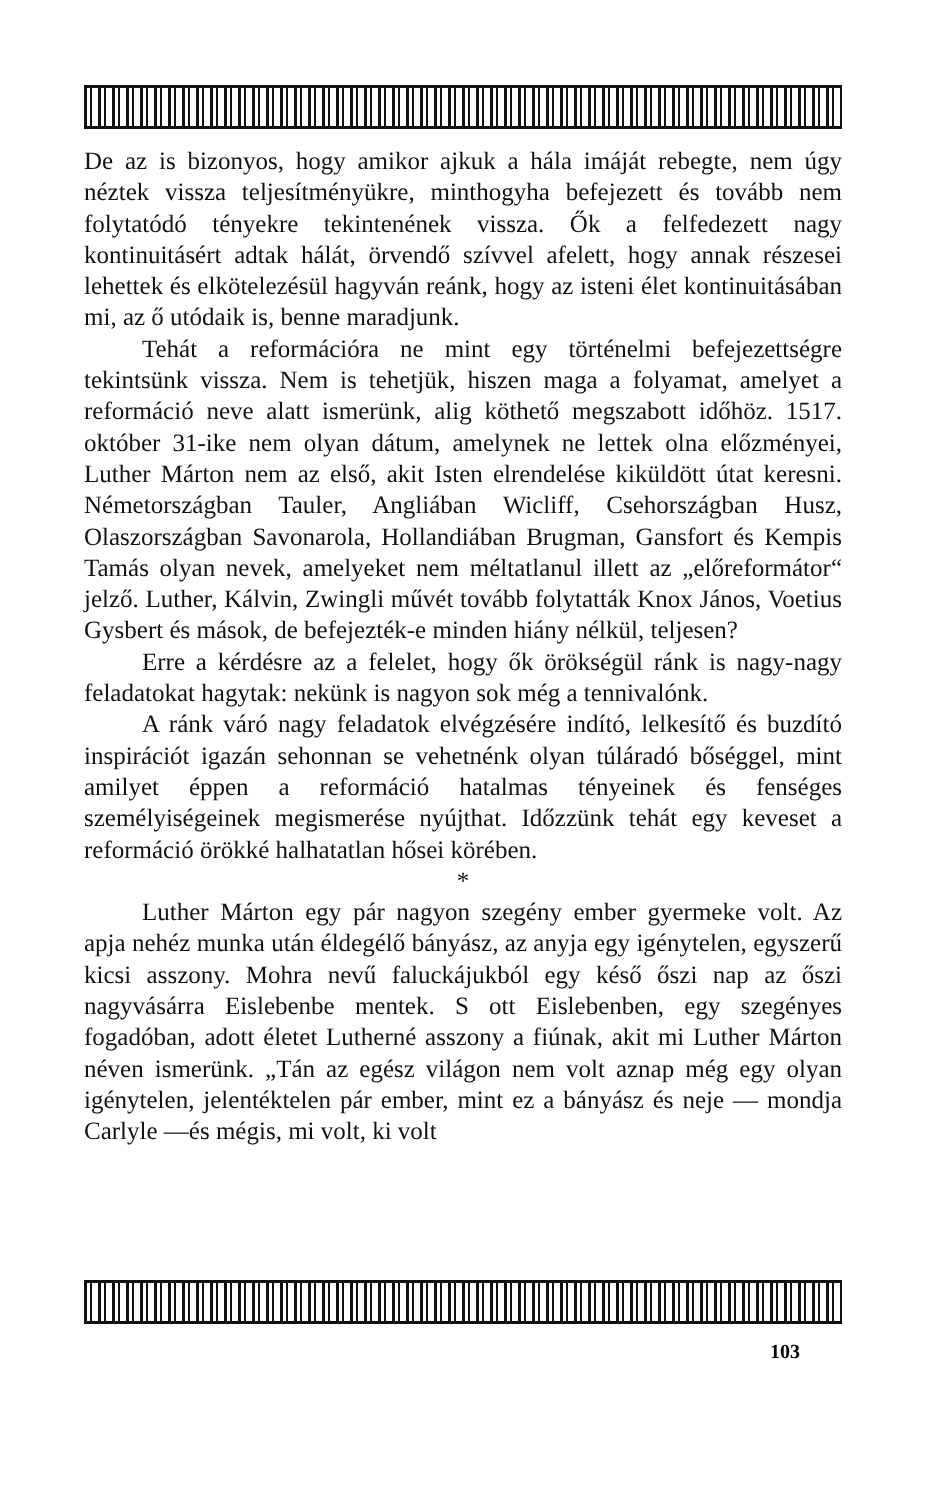De az is bizonyos, hogy amikor ajkuk a hála imáját rebegte, nem úgy néztek vissza teljesítményükre, minthogyha befejezett és tovább nem folytatódó tényekre tekintenének vissza. Ők a felfedezett nagy kontinuitásért adtak hálát, örvendő szívvel afelett, hogy annak részesei lehettek és elkötelezésül hagyván reánk, hogy az isteni élet kontinuitásában mi, az ő utódaik is, benne maradjunk.
Tehát a reformációra ne mint egy történelmi befejezettségre tekintsünk vissza. Nem is tehetjük, hiszen maga a folyamat, amelyet a reformáció neve alatt ismerünk, alig köthető megszabott időhöz. 1517. október 31-ike nem olyan dátum, amelynek ne lettek olna előzményei, Luther Márton nem az első, akit Isten elrendelése kiküldött útat keresni. Németországban Tauler, Angliában Wicliff, Csehországban Husz, Olaszországban Savonarola, Hollandiában Brugman, Gansfort és Kempis Tamás olyan nevek, amelyeket nem méltatlanul illett az „előreformátor“ jelző. Luther, Kálvin, Zwingli művét tovább folytatták Knox János, Voetius Gysbert és mások, de befejezték-e minden hiány nélkül, teljesen?
Erre a kérdésre az a felelet, hogy ők örökségül ránk is nagy-nagy feladatokat hagytak: nekünk is nagyon sok még a tennivalónk.
A ránk váró nagy feladatok elvégzésére indító, lelkesítő és buzdító inspirációt igazán sehonnan se vehetnénk olyan túláradó bőséggel, mint amilyet éppen a reformáció hatalmas tényeinek és fenséges személyiségeinek megismerése nyújthat. Időzzünk tehát egy keveset a reformáció örökké halhatatlan hősei körében.
*
Luther Márton egy pár nagyon szegény ember gyermeke volt. Az apja nehéz munka után éldegélő bányász, az anyja egy igénytelen, egyszerű kicsi asszony. Mohra nevű faluckájukból egy késő őszi nap az őszi nagyvásárra Eislebenbe mentek. S ott Eislebenben, egy szegényes fogadóban, adott életet Lutherné asszony a fiúnak, akit mi Luther Márton néven ismerünk. „Tán az egész világon nem volt aznap még egy olyan igénytelen, jelentéktelen pár ember, mint ez a bányász és neje — mondja Carlyle —és mégis, mi volt, ki volt
103